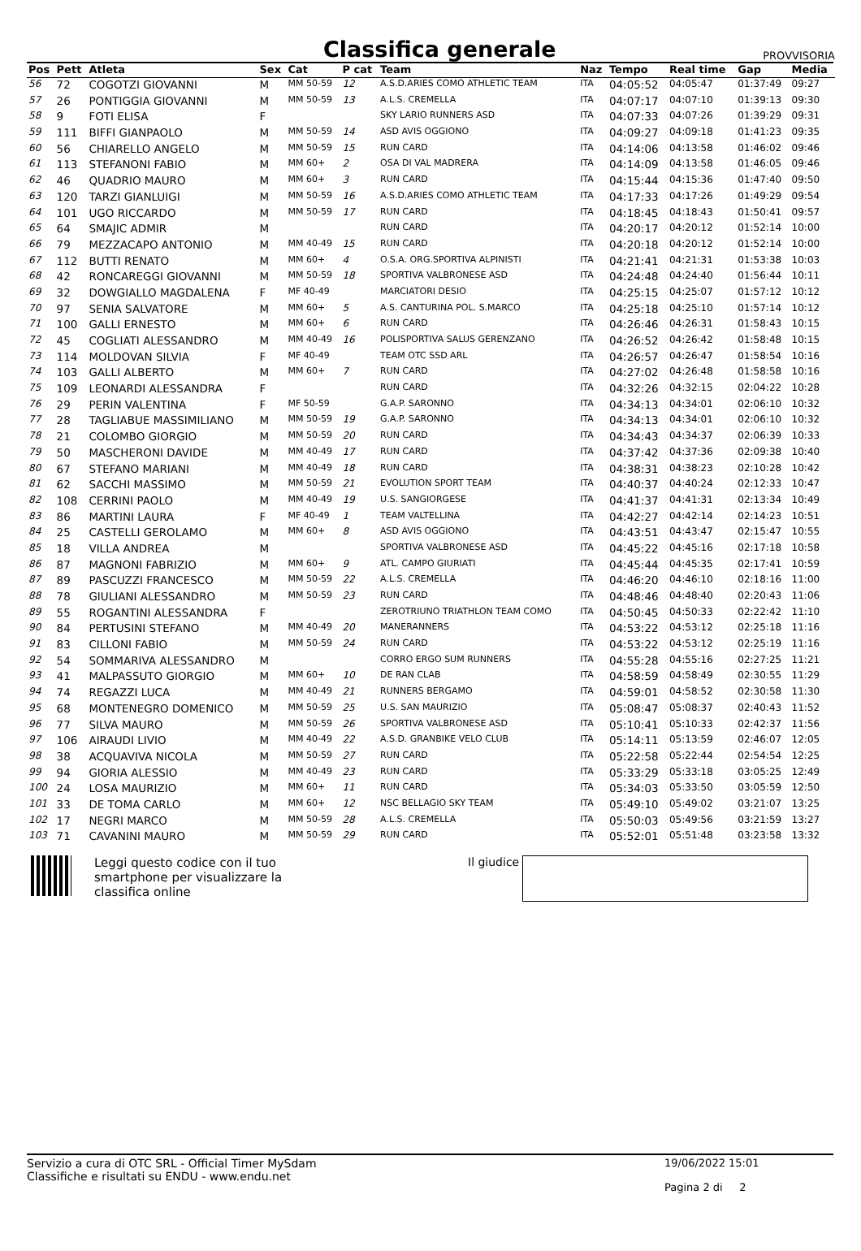Classifica generale
PROVVISORIA
| Pos | Pett | Atleta | Sex | Cat | P cat | Team | Naz | Tempo | Real time | Gap | Media |
| --- | --- | --- | --- | --- | --- | --- | --- | --- | --- | --- | --- |
| 56 | 72 | COGOTZI GIOVANNI | M | MM 50-59 | 12 | A.S.D.ARIES COMO ATHLETIC TEAM | ITA | 04:05:52 | 04:05:47 | 01:37:49 | 09:27 |
| 57 | 26 | PONTIGGIA GIOVANNI | M | MM 50-59 | 13 | A.L.S. CREMELLA | ITA | 04:07:17 | 04:07:10 | 01:39:13 | 09:30 |
| 58 | 9 | FOTI ELISA | F | | | SKY LARIO RUNNERS ASD | ITA | 04:07:33 | 04:07:26 | 01:39:29 | 09:31 |
| 59 | 111 | BIFFI GIANPAOLO | M | MM 50-59 | 14 | ASD AVIS OGGIONO | ITA | 04:09:27 | 04:09:18 | 01:41:23 | 09:35 |
| 60 | 56 | CHIARELLO ANGELO | M | MM 50-59 | 15 | RUN CARD | ITA | 04:14:06 | 04:13:58 | 01:46:02 | 09:46 |
| 61 | 113 | STEFANONI FABIO | M | MM 60+ | 2 | OSA DI VAL MADRERA | ITA | 04:14:09 | 04:13:58 | 01:46:05 | 09:46 |
| 62 | 46 | QUADRIO MAURO | M | MM 60+ | 3 | RUN CARD | ITA | 04:15:44 | 04:15:36 | 01:47:40 | 09:50 |
| 63 | 120 | TARZI GIANLUIGI | M | MM 50-59 | 16 | A.S.D.ARIES COMO ATHLETIC TEAM | ITA | 04:17:33 | 04:17:26 | 01:49:29 | 09:54 |
| 64 | 101 | UGO RICCARDO | M | MM 50-59 | 17 | RUN CARD | ITA | 04:18:45 | 04:18:43 | 01:50:41 | 09:57 |
| 65 | 64 | SMAJIC ADMIR | M | | | RUN CARD | ITA | 04:20:17 | 04:20:12 | 01:52:14 | 10:00 |
| 66 | 79 | MEZZACAPO ANTONIO | M | MM 40-49 | 15 | RUN CARD | ITA | 04:20:18 | 04:20:12 | 01:52:14 | 10:00 |
| 67 | 112 | BUTTI RENATO | M | MM 60+ | 4 | O.S.A. ORG.SPORTIVA ALPINISTI | ITA | 04:21:41 | 04:21:31 | 01:53:38 | 10:03 |
| 68 | 42 | RONCAREGGI GIOVANNI | M | MM 50-59 | 18 | SPORTIVA VALBRONESE ASD | ITA | 04:24:48 | 04:24:40 | 01:56:44 | 10:11 |
| 69 | 32 | DOWGIALLO MAGDALENA | F | MF 40-49 | | MARCIATORI DESIO | ITA | 04:25:15 | 04:25:07 | 01:57:12 | 10:12 |
| 70 | 97 | SENIA SALVATORE | M | MM 60+ | 5 | A.S. CANTURINA POL. S.MARCO | ITA | 04:25:18 | 04:25:10 | 01:57:14 | 10:12 |
| 71 | 100 | GALLI ERNESTO | M | MM 60+ | 6 | RUN CARD | ITA | 04:26:46 | 04:26:31 | 01:58:43 | 10:15 |
| 72 | 45 | COGLIATI ALESSANDRO | M | MM 40-49 | 16 | POLISPORTIVA SALUS GERENZANO | ITA | 04:26:52 | 04:26:42 | 01:58:48 | 10:15 |
| 73 | 114 | MOLDOVAN SILVIA | F | MF 40-49 | | TEAM OTC SSD ARL | ITA | 04:26:57 | 04:26:47 | 01:58:54 | 10:16 |
| 74 | 103 | GALLI ALBERTO | M | MM 60+ | 7 | RUN CARD | ITA | 04:27:02 | 04:26:48 | 01:58:58 | 10:16 |
| 75 | 109 | LEONARDI ALESSANDRA | F | | | RUN CARD | ITA | 04:32:26 | 04:32:15 | 02:04:22 | 10:28 |
| 76 | 29 | PERIN VALENTINA | F | MF 50-59 | | G.A.P. SARONNO | ITA | 04:34:13 | 04:34:01 | 02:06:10 | 10:32 |
| 77 | 28 | TAGLIABUE MASSIMILIANO | M | MM 50-59 | 19 | G.A.P. SARONNO | ITA | 04:34:13 | 04:34:01 | 02:06:10 | 10:32 |
| 78 | 21 | COLOMBO GIORGIO | M | MM 50-59 | 20 | RUN CARD | ITA | 04:34:43 | 04:34:37 | 02:06:39 | 10:33 |
| 79 | 50 | MASCHERONI DAVIDE | M | MM 40-49 | 17 | RUN CARD | ITA | 04:37:42 | 04:37:36 | 02:09:38 | 10:40 |
| 80 | 67 | STEFANO MARIANI | M | MM 40-49 | 18 | RUN CARD | ITA | 04:38:31 | 04:38:23 | 02:10:28 | 10:42 |
| 81 | 62 | SACCHI MASSIMO | M | MM 50-59 | 21 | EVOLUTION SPORT TEAM | ITA | 04:40:37 | 04:40:24 | 02:12:33 | 10:47 |
| 82 | 108 | CERRINI PAOLO | M | MM 40-49 | 19 | U.S. SANGIORGESE | ITA | 04:41:37 | 04:41:31 | 02:13:34 | 10:49 |
| 83 | 86 | MARTINI LAURA | F | MF 40-49 | 1 | TEAM VALTELLINA | ITA | 04:42:27 | 04:42:14 | 02:14:23 | 10:51 |
| 84 | 25 | CASTELLI GEROLAMO | M | MM 60+ | 8 | ASD AVIS OGGIONO | ITA | 04:43:51 | 04:43:47 | 02:15:47 | 10:55 |
| 85 | 18 | VILLA ANDREA | M | | | SPORTIVA VALBRONESE ASD | ITA | 04:45:22 | 04:45:16 | 02:17:18 | 10:58 |
| 86 | 87 | MAGNONI FABRIZIO | M | MM 60+ | 9 | ATL. CAMPO GIURIATI | ITA | 04:45:44 | 04:45:35 | 02:17:41 | 10:59 |
| 87 | 89 | PASCUZZI FRANCESCO | M | MM 50-59 | 22 | A.L.S. CREMELLA | ITA | 04:46:20 | 04:46:10 | 02:18:16 | 11:00 |
| 88 | 78 | GIULIANI ALESSANDRO | M | MM 50-59 | 23 | RUN CARD | ITA | 04:48:46 | 04:48:40 | 02:20:43 | 11:06 |
| 89 | 55 | ROGANTINI ALESSANDRA | F | | | ZEROTRIUNO TRIATHLON TEAM COMO | ITA | 04:50:45 | 04:50:33 | 02:22:42 | 11:10 |
| 90 | 84 | PERTUSINI STEFANO | M | MM 40-49 | 20 | MANERANNERS | ITA | 04:53:22 | 04:53:12 | 02:25:18 | 11:16 |
| 91 | 83 | CILLONI FABIO | M | MM 50-59 | 24 | RUN CARD | ITA | 04:53:22 | 04:53:12 | 02:25:19 | 11:16 |
| 92 | 54 | SOMMARIVA ALESSANDRO | M | | | CORRO ERGO SUM RUNNERS | ITA | 04:55:28 | 04:55:16 | 02:27:25 | 11:21 |
| 93 | 41 | MALPASSUTO GIORGIO | M | MM 60+ | 10 | DE RAN CLAB | ITA | 04:58:59 | 04:58:49 | 02:30:55 | 11:29 |
| 94 | 74 | REGAZZI LUCA | M | MM 40-49 | 21 | RUNNERS BERGAMO | ITA | 04:59:01 | 04:58:52 | 02:30:58 | 11:30 |
| 95 | 68 | MONTENEGRO DOMENICO | M | MM 50-59 | 25 | U.S. SAN MAURIZIO | ITA | 05:08:47 | 05:08:37 | 02:40:43 | 11:52 |
| 96 | 77 | SILVA MAURO | M | MM 50-59 | 26 | SPORTIVA VALBRONESE ASD | ITA | 05:10:41 | 05:10:33 | 02:42:37 | 11:56 |
| 97 | 106 | AIRAUDI LIVIO | M | MM 40-49 | 22 | A.S.D. GRANBIKE VELO CLUB | ITA | 05:14:11 | 05:13:59 | 02:46:07 | 12:05 |
| 98 | 38 | ACQUAVIVA NICOLA | M | MM 50-59 | 27 | RUN CARD | ITA | 05:22:58 | 05:22:44 | 02:54:54 | 12:25 |
| 99 | 94 | GIORIA ALESSIO | M | MM 40-49 | 23 | RUN CARD | ITA | 05:33:29 | 05:33:18 | 03:05:25 | 12:49 |
| 100 | 24 | LOSA MAURIZIO | M | MM 60+ | 11 | RUN CARD | ITA | 05:34:03 | 05:33:50 | 03:05:59 | 12:50 |
| 101 | 33 | DE TOMA CARLO | M | MM 60+ | 12 | NSC BELLAGIO SKY TEAM | ITA | 05:49:10 | 05:49:02 | 03:21:07 | 13:25 |
| 102 | 17 | NEGRI MARCO | M | MM 50-59 | 28 | A.L.S. CREMELLA | ITA | 05:50:03 | 05:49:56 | 03:21:59 | 13:27 |
| 103 | 71 | CAVANINI MAURO | M | MM 50-59 | 29 | RUN CARD | ITA | 05:52:01 | 05:51:48 | 03:23:58 | 13:32 |
Leggi questo codice con il tuo smartphone per visualizzare la classifica online
Il giudice
Servizio a cura di OTC SRL - Official Timer MySdam
Classifiche e risultati su ENDU - www.endu.net
19/06/2022 15:01
Pagina 2 di 2